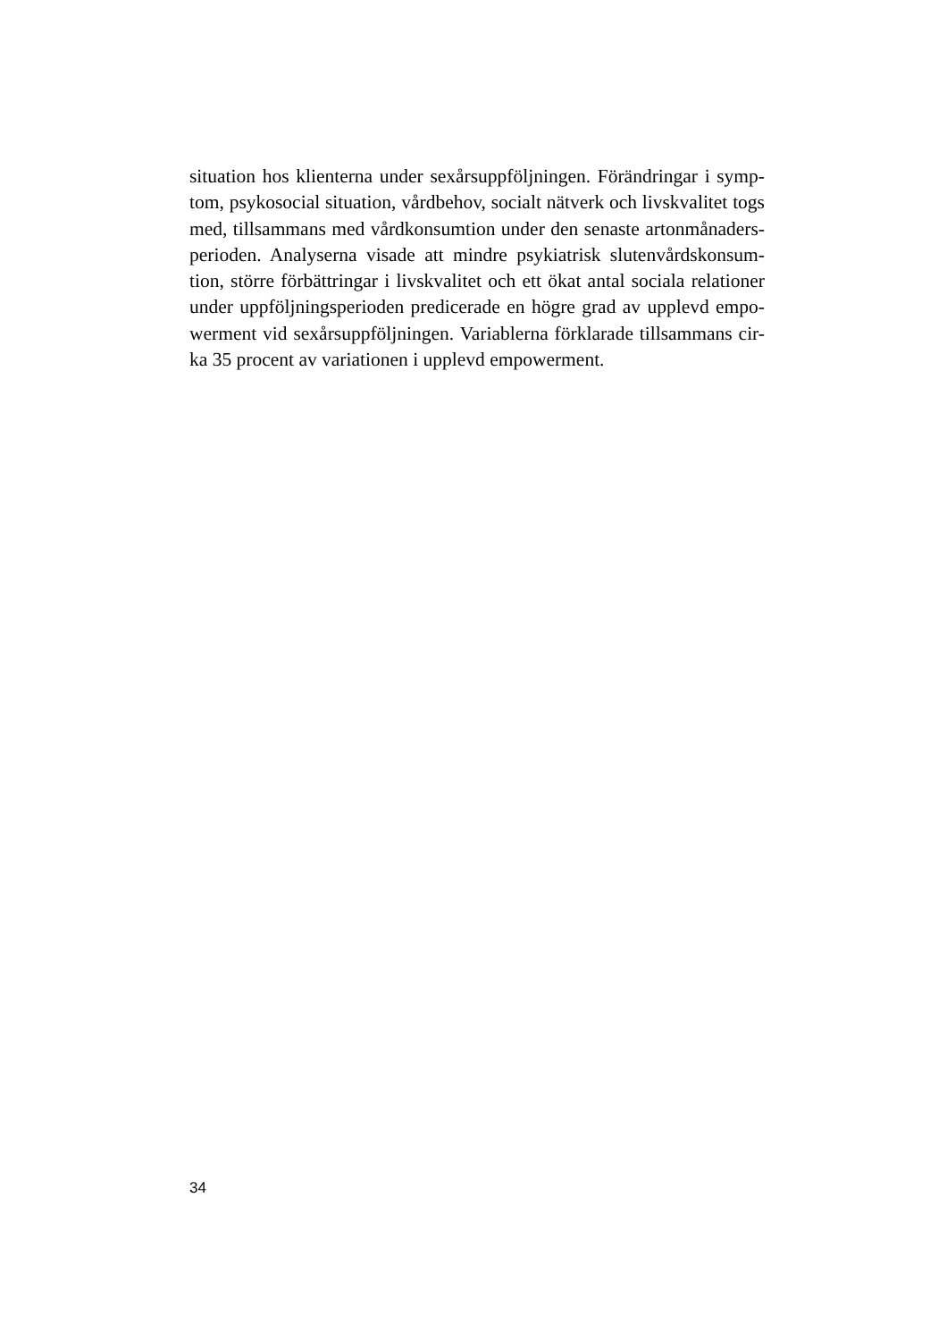situation hos klienterna under sexårsuppföljningen. Förändringar i symp-
tom, psykosocial situation, vårdbehov, socialt nätverk och livskvalitet togs
med, tillsammans med vårdkonsumtion under den senaste artonmånaders-
perioden. Analyserna visade att mindre psykiatrisk slutenvårdskonsum-
tion, större förbättringar i livskvalitet och ett ökat antal sociala relationer
under uppföljningsperioden predicerade en högre grad av upplevd empo-
werment vid sexårsuppföljningen. Variablerna förklarade tillsammans cir-
ka 35 procent av variationen i upplevd empowerment.
34